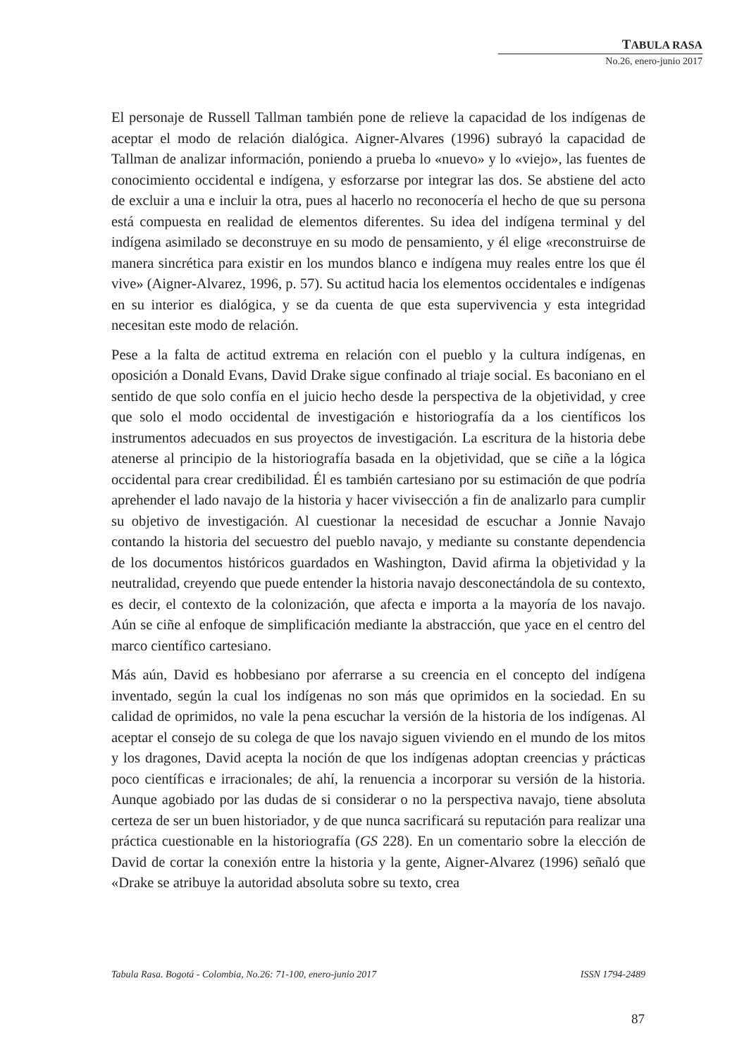TABULA RASA
No.26, enero-junio 2017
El personaje de Russell Tallman también pone de relieve la capacidad de los indígenas de aceptar el modo de relación dialógica. Aigner-Alvares (1996) subrayó la capacidad de Tallman de analizar información, poniendo a prueba lo «nuevo» y lo «viejo», las fuentes de conocimiento occidental e indígena, y esforzarse por integrar las dos. Se abstiene del acto de excluir a una e incluir la otra, pues al hacerlo no reconocería el hecho de que su persona está compuesta en realidad de elementos diferentes. Su idea del indígena terminal y del indígena asimilado se deconstruye en su modo de pensamiento, y él elige «reconstruirse de manera sincrética para existir en los mundos blanco e indígena muy reales entre los que él vive» (Aigner-Alvarez, 1996, p. 57). Su actitud hacia los elementos occidentales e indígenas en su interior es dialógica, y se da cuenta de que esta supervivencia y esta integridad necesitan este modo de relación.
Pese a la falta de actitud extrema en relación con el pueblo y la cultura indígenas, en oposición a Donald Evans, David Drake sigue confinado al triaje social. Es baconiano en el sentido de que solo confía en el juicio hecho desde la perspectiva de la objetividad, y cree que solo el modo occidental de investigación e historiografía da a los científicos los instrumentos adecuados en sus proyectos de investigación. La escritura de la historia debe atenerse al principio de la historiografía basada en la objetividad, que se ciñe a la lógica occidental para crear credibilidad. Él es también cartesiano por su estimación de que podría aprehender el lado navajo de la historia y hacer vivisección a fin de analizarlo para cumplir su objetivo de investigación. Al cuestionar la necesidad de escuchar a Jonnie Navajo contando la historia del secuestro del pueblo navajo, y mediante su constante dependencia de los documentos históricos guardados en Washington, David afirma la objetividad y la neutralidad, creyendo que puede entender la historia navajo desconectándola de su contexto, es decir, el contexto de la colonización, que afecta e importa a la mayoría de los navajo. Aún se ciñe al enfoque de simplificación mediante la abstracción, que yace en el centro del marco científico cartesiano.
Más aún, David es hobbesiano por aferrarse a su creencia en el concepto del indígena inventado, según la cual los indígenas no son más que oprimidos en la sociedad. En su calidad de oprimidos, no vale la pena escuchar la versión de la historia de los indígenas. Al aceptar el consejo de su colega de que los navajo siguen viviendo en el mundo de los mitos y los dragones, David acepta la noción de que los indígenas adoptan creencias y prácticas poco científicas e irracionales; de ahí, la renuencia a incorporar su versión de la historia. Aunque agobiado por las dudas de si considerar o no la perspectiva navajo, tiene absoluta certeza de ser un buen historiador, y de que nunca sacrificará su reputación para realizar una práctica cuestionable en la historiografía (GS 228). En un comentario sobre la elección de David de cortar la conexión entre la historia y la gente, Aigner-Alvarez (1996) señaló que «Drake se atribuye la autoridad absoluta sobre su texto, crea
Tabula Rasa. Bogotá - Colombia, No.26: 71-100, enero-junio 2017 ISSN 1794-2489
87